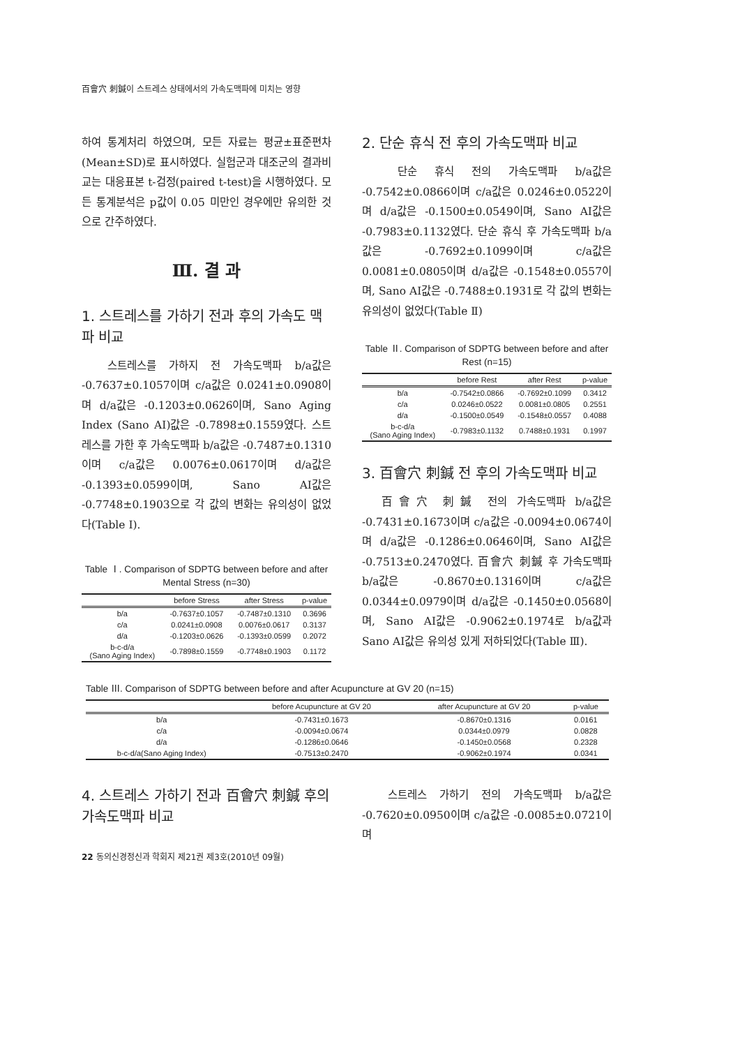百會穴 刺鍼이 스트레스 상태에서의 가속도맥파에 미치는 영향
하여 통계처리 하였으며, 모든 자료는 평균±표준편차(Mean±SD)로 표시하였다. 실험군과 대조군의 결과비교는 대응표본 t-검정(paired t-test)을 시행하였다. 모든 통계분석은 p값이 0.05 미만인 경우에만 유의한 것으로 간주하였다.
Ⅲ. 결 과
1. 스트레스를 가하기 전과 후의 가속도 맥파 비교
스트레스를 가하지 전 가속도맥파 b/a값은 -0.7637±0.1057이며 c/a값은 0.0241±0.0908이며 d/a값은 -0.1203±0.0626이며, Sano Aging Index (Sano AI)값은 -0.7898±0.1559였다. 스트레스를 가한 후 가속도맥파 b/a값은 -0.7487±0.1310이며 c/a값은 0.0076±0.0617이며 d/a값은 -0.1393±0.0599이며, Sano AI값은 -0.7748±0.1903으로 각 값의 변화는 유의성이 없었다(Table Ⅰ).
Table Ⅰ. Comparison of SDPTG between before and after Mental Stress (n=30)
| | before Stress | after Stress | p-value |
| --- | --- | --- | --- |
| b/a | -0.7637±0.1057 | -0.7487±0.1310 | 0.3696 |
| c/a | 0.0241±0.0908 | 0.0076±0.0617 | 0.3137 |
| d/a | -0.1203±0.0626 | -0.1393±0.0599 | 0.2072 |
| b-c-d/a (Sano Aging Index) | -0.7898±0.1559 | -0.7748±0.1903 | 0.1172 |
2. 단순 휴식 전 후의 가속도맥파 비교
단순 휴식 전의 가속도맥파 b/a값은 -0.7542±0.0866이며 c/a값은 0.0246±0.0522이며 d/a값은 -0.1500±0.0549이며, Sano AI값은 -0.7983±0.1132였다. 단순 휴식 후 가속도맥파 b/a값은 -0.7692±0.1099이며 c/a값은 0.0081±0.0805이며 d/a값은 -0.1548±0.0557이며, Sano AI값은 -0.7488±0.1931로 각 값의 변화는 유의성이 없었다(Table Ⅱ)
Table Ⅱ. Comparison of SDPTG between before and after Rest (n=15)
| | before Rest | after Rest | p-value |
| --- | --- | --- | --- |
| b/a | -0.7542±0.0866 | -0.7692±0.1099 | 0.3412 |
| c/a | 0.0246±0.0522 | 0.0081±0.0805 | 0.2551 |
| d/a | -0.1500±0.0549 | -0.1548±0.0557 | 0.4088 |
| b-c-d/a (Sano Aging Index) | -0.7983±0.1132 | 0.7488±0.1931 | 0.1997 |
3. 百會穴 刺鍼 전 후의 가속도맥파 비교
百會穴 刺鍼 전의 가속도맥파 b/a값은 -0.7431±0.1673이며 c/a값은 -0.0094±0.0674이며 d/a값은 -0.1286±0.0646이며, Sano AI값은 -0.7513±0.2470였다. 百會穴 刺鍼 후 가속도맥파 b/a값은 -0.8670±0.1316이며 c/a값은 0.0344±0.0979이며 d/a값은 -0.1450±0.0568이며, Sano AI값은 -0.9062±0.1974로 b/a값과 Sano AI값은 유의성 있게 저하되었다(Table Ⅲ).
Table Ⅲ. Comparison of SDPTG between before and after Acupuncture at GV 20 (n=15)
| | before Acupuncture at GV 20 | after Acupuncture at GV 20 | p-value |
| --- | --- | --- | --- |
| b/a | -0.7431±0.1673 | -0.8670±0.1316 | 0.0161 |
| c/a | -0.0094±0.0674 | 0.0344±0.0979 | 0.0828 |
| d/a | -0.1286±0.0646 | -0.1450±0.0568 | 0.2328 |
| b-c-d/a(Sano Aging Index) | -0.7513±0.2470 | -0.9062±0.1974 | 0.0341 |
4. 스트레스 가하기 전과 百會穴 刺鍼 후의 가속도맥파 비교
스트레스 가하기 전의 가속도맥파 b/a값은 -0.7620±0.0950이며 c/a값은 -0.0085±0.0721이며
22 동의신경정신과 학회지 제21권 제3호(2010년 09월)